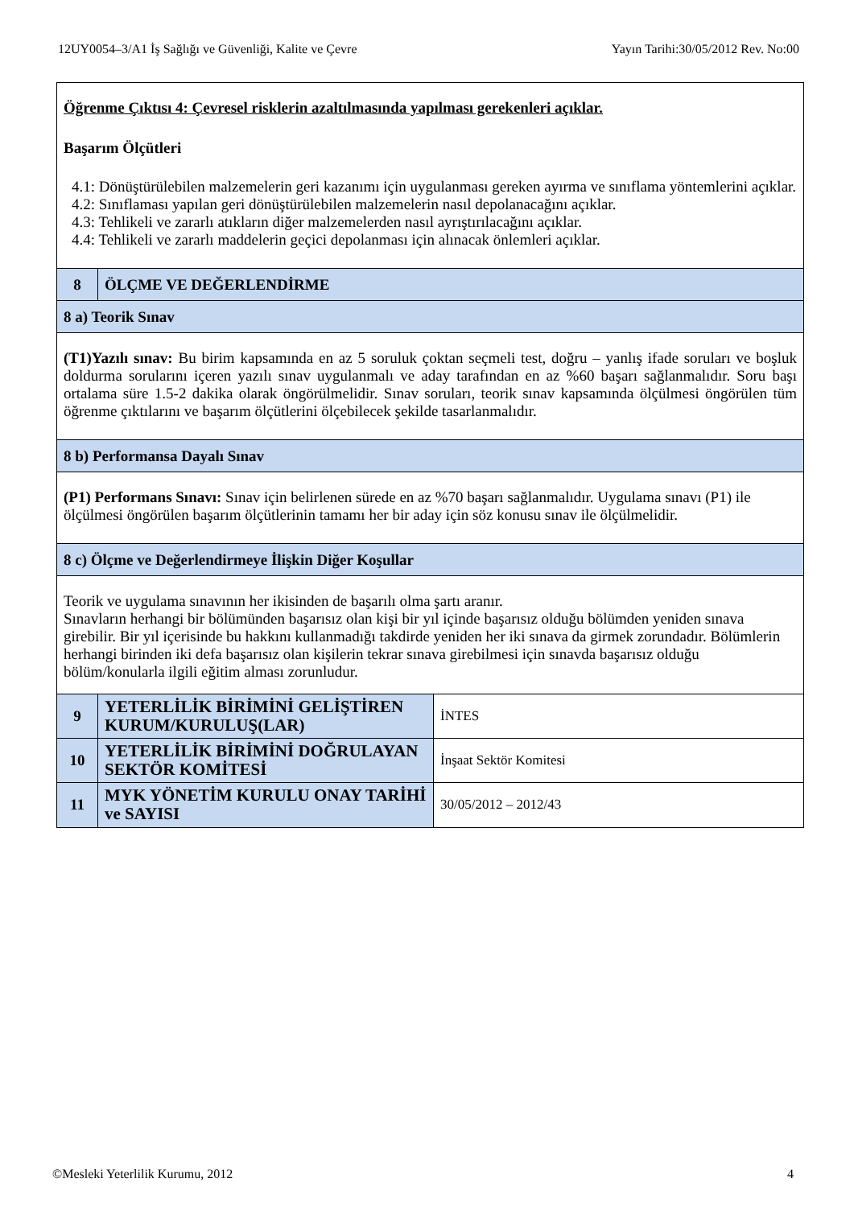12UY0054–3/A1 İş Sağlığı ve Güvenliği, Kalite ve Çevre Yayın Tarihi:30/05/2012 Rev. No:00
| Öğrenme Çıktısı 4: Çevresel risklerin azaltılmasında yapılması gerekenleri açıklar. Başarım Ölçütleri 4.1: Dönüştürülebilen malzemelerin geri kazanımı için uygulanması gereken ayırma ve sınıflama yöntemlerini açıklar. 4.2: Sınıflaması yapılan geri dönüştürülebilen malzemelerin nasıl depolanacağını açıklar. 4.3: Tehlikeli ve zararlı atıkların diğer malzemelerden nasıl ayrıştırılacağını açıklar. 4.4: Tehlikeli ve zararlı maddelerin geçici depolanması için alınacak önlemleri açıklar. | | |
| 8 | ÖLÇME VE DEĞERLENDİRME | |
| 8 a) Teorik Sınav | | |
| (T1)Yazılı sınav: Bu birim kapsamında en az 5 soruluk çoktan seçmeli test, doğru – yanlış ifade soruları ve boşluk doldurma sorularını içeren yazılı sınav uygulanmalı ve aday tarafından en az %60 başarı sağlanmalıdır. Soru başı ortalama süre 1.5-2 dakika olarak öngörülmelidir. Sınav soruları, teorik sınav kapsamında ölçülmesi öngörülen tüm öğrenme çıktılarını ve başarım ölçütlerini ölçebilecek şekilde tasarlanmalıdır. | | |
| 8 b) Performansa Dayalı Sınav | | |
| (P1) Performans Sınavı: Sınav için belirlenen sürede en az %70 başarı sağlanmalıdır. Uygulama sınavı (P1) ile ölçülmesi öngörülen başarım ölçütlerinin tamamı her bir aday için söz konusu sınav ile ölçülmelidir. | | |
| 8 c) Ölçme ve Değerlendirmeye İlişkin Diğer Koşullar | | |
| Teorik ve uygulama sınavının her ikisinden de başarılı olma şartı aranır. Sınavların herhangi bir bölümünden başarısız olan kişi bir yıl içinde başarısız olduğu bölümden yeniden sınava girebilir. Bir yıl içerisinde bu hakkını kullanmadığı takdirde yeniden her iki sınava da girmek zorundadır. Bölümlerin herhangi birinden iki defa başarısız olan kişilerin tekrar sınava girebilmesi için sınavda başarısız olduğu bölüm/konularla ilgili eğitim alması zorunludur. | | |
| 9 | YETERLİLİK BİRİMİNİ GELİŞTİREN KURUM/KURULUŞ(LAR) | İNTES |
| 10 | YETERLİLİK BİRİMİNİ DOĞRULAYAN SEKTÖR KOMİTESİ | İnşaat Sektör Komitesi |
| 11 | MYK YÖNETİM KURULU ONAY TARİHİ ve SAYISI | 30/05/2012 – 2012/43 |
©Mesleki Yeterlilik Kurumu, 2012 4